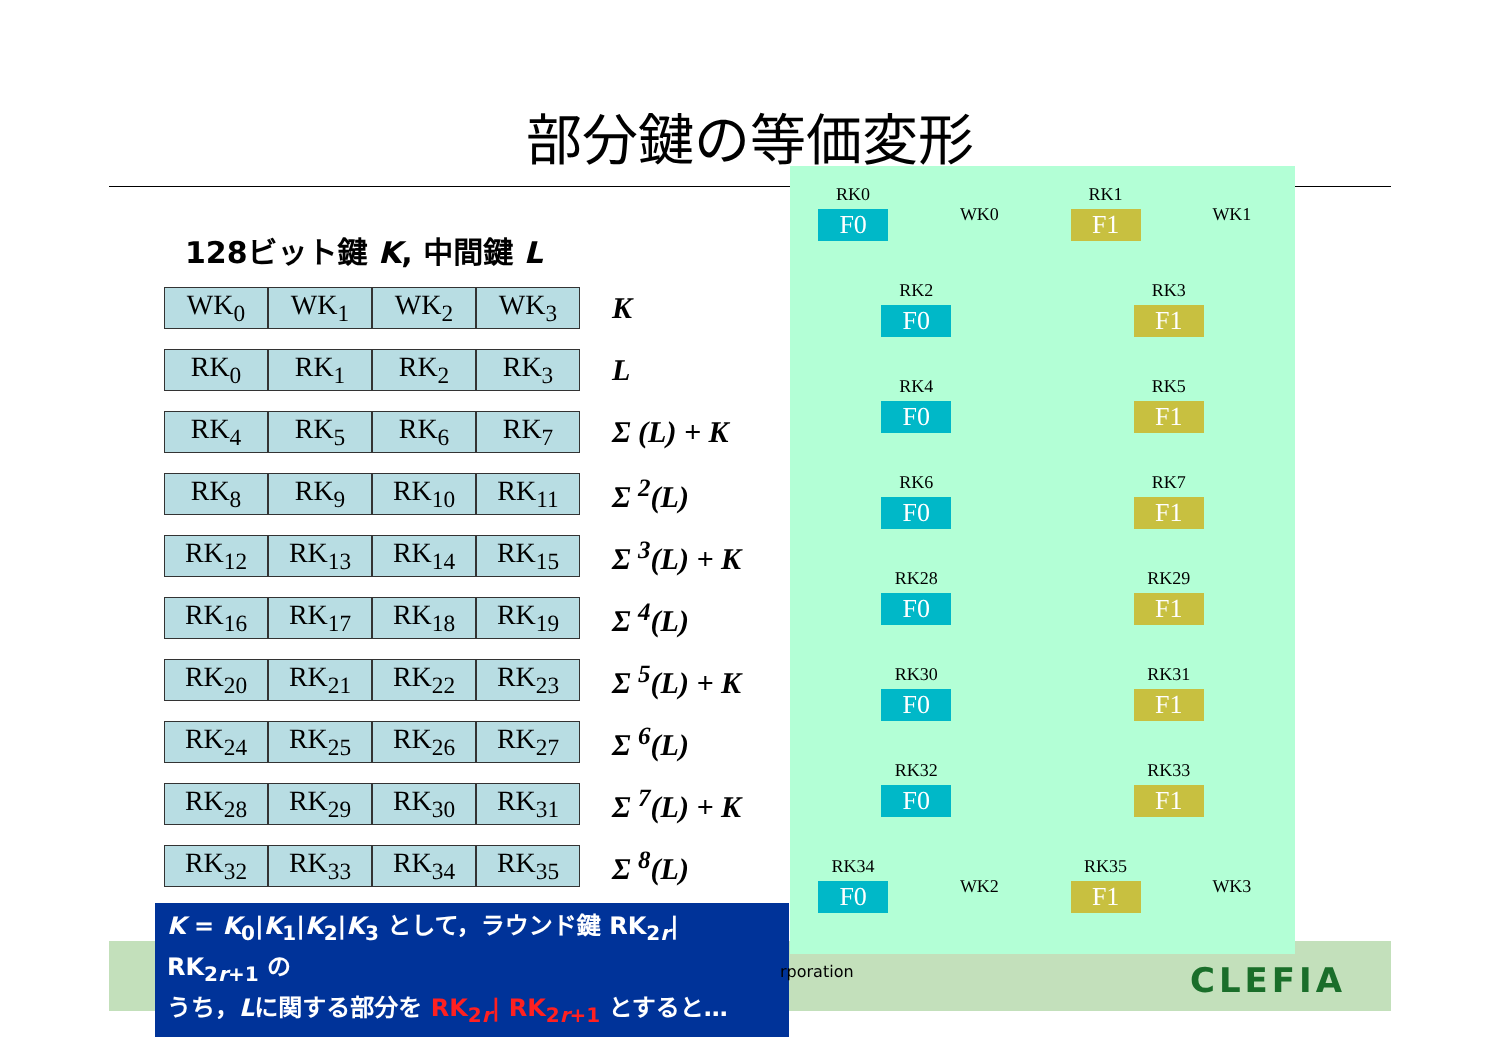部分鍵の等価変形
128ビット鍵 K, 中間鍵 L
| WK<sub>0</sub> | WK<sub>1</sub> | WK<sub>2</sub> | WK<sub>3</sub> | K |
| RK<sub>0</sub> | RK<sub>1</sub> | RK<sub>2</sub> | RK<sub>3</sub> | L |
| RK<sub>4</sub> | RK<sub>5</sub> | RK<sub>6</sub> | RK<sub>7</sub> | Σ (L) + K |
| RK<sub>8</sub> | RK<sub>9</sub> | RK<sub>10</sub> | RK<sub>11</sub> | Σ <sup>2</sup>(L) |
| RK<sub>12</sub> | RK<sub>13</sub> | RK<sub>14</sub> | RK<sub>15</sub> | Σ <sup>3</sup>(L) + K |
| RK<sub>16</sub> | RK<sub>17</sub> | RK<sub>18</sub> | RK<sub>19</sub> | Σ <sup>4</sup>(L) |
| RK<sub>20</sub> | RK<sub>21</sub> | RK<sub>22</sub> | RK<sub>23</sub> | Σ <sup>5</sup>(L) + K |
| RK<sub>24</sub> | RK<sub>25</sub> | RK<sub>26</sub> | RK<sub>27</sub> | Σ <sup>6</sup>(L) |
| RK<sub>28</sub> | RK<sub>29</sub> | RK<sub>30</sub> | RK<sub>31</sub> | Σ <sup>7</sup>(L) + K |
| RK<sub>32</sub> | RK<sub>33</sub> | RK<sub>34</sub> | RK<sub>35</sub> | Σ <sup>8</sup>(L) |
RK0
F0
WK0
RK1
F1
WK1
RK2
F0
RK3
F1
RK4
F0
RK5
F1
RK6
F0
RK7
F1
RK28
F0
RK29
F1
RK30
F0
RK31
F1
RK32
F0
RK33
F1
RK34
F0
WK2
RK35
F1
WK3
K = K<sub>0</sub>|K<sub>1</sub>|K<sub>2</sub>|K<sub>3</sub> として，ラウンド鍵 RK<sub>2r</sub>| RK<sub>2r+1</sub> の
うち，Lに関する部分を RK<sub>2r</sub>| RK<sub>2r+1</sub> とすると…
rporation CLEFIA